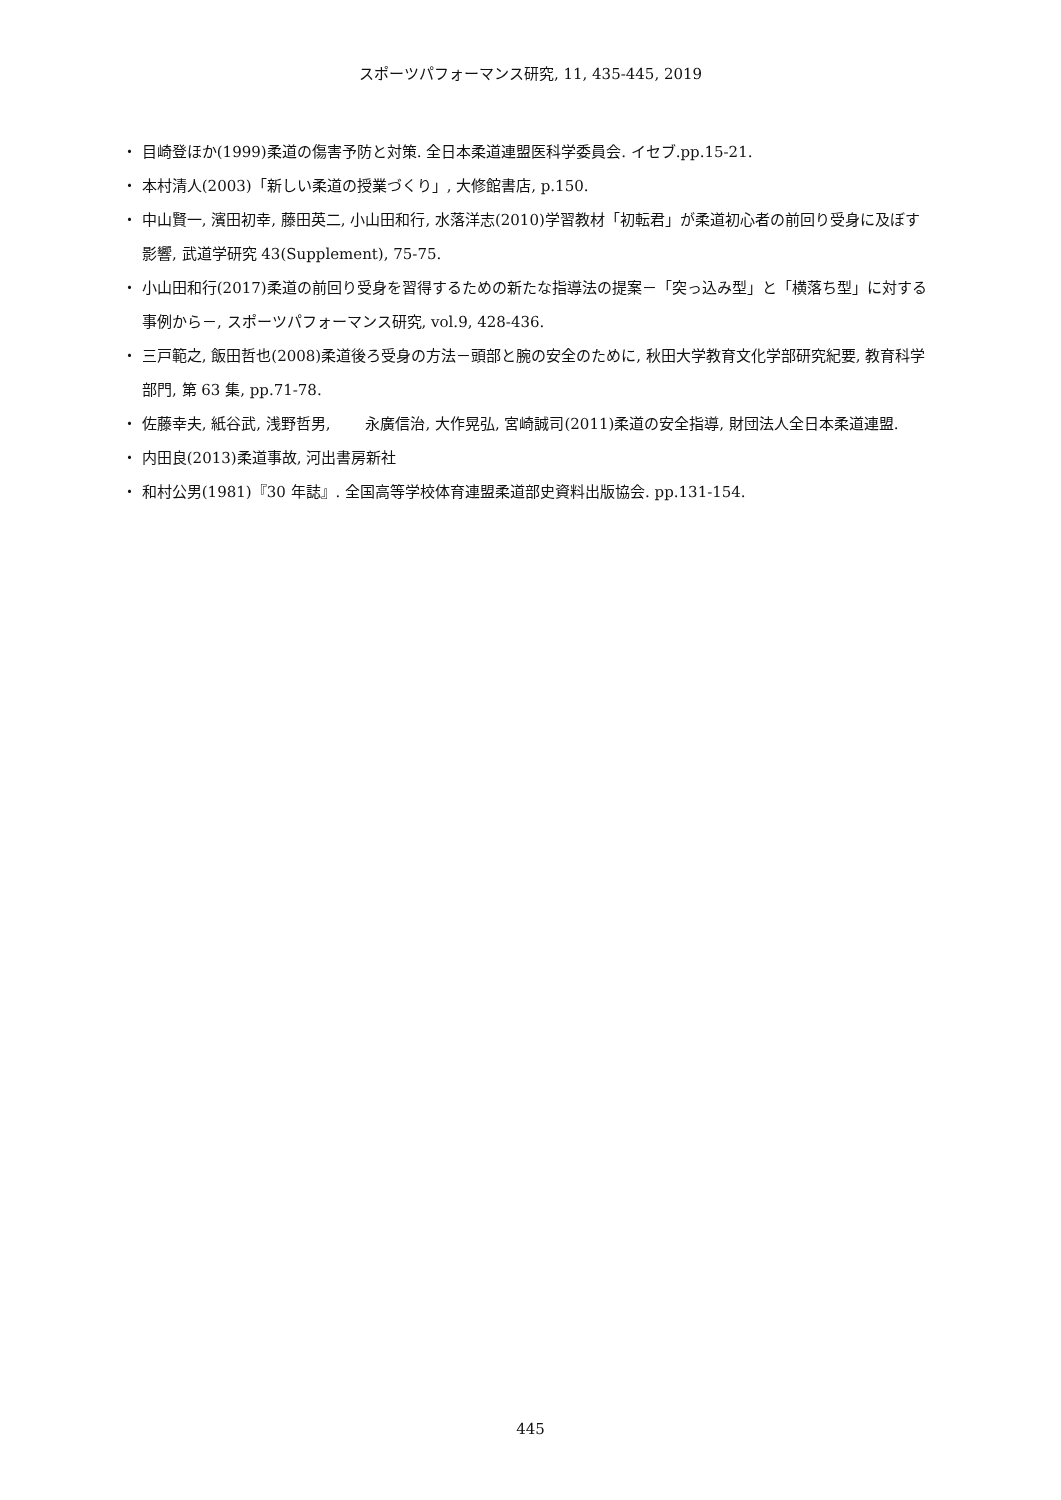スポーツパフォーマンス研究, 11, 435-445, 2019
・ 目崎登ほか(1999)柔道の傷害予防と対策. 全日本柔道連盟医科学委員会. イセブ.pp.15-21.
・ 本村清人(2003)「新しい柔道の授業づくり」, 大修館書店, p.150.
・ 中山賢一, 濱田初幸, 藤田英二, 小山田和行, 水落洋志(2010)学習教材「初転君」が柔道初心者の前回り受身に及ぼす影響, 武道学研究 43(Supplement), 75-75.
・ 小山田和行(2017)柔道の前回り受身を習得するための新たな指導法の提案－「突っ込み型」と「横落ち型」に対する事例から－, スポーツパフォーマンス研究, vol.9, 428-436.
・ 三戸範之, 飯田哲也(2008)柔道後ろ受身の方法－頭部と腕の安全のために, 秋田大学教育文化学部研究紀要, 教育科学部門, 第 63 集, pp.71-78.
・ 佐藤幸夫, 紙谷武, 浅野哲男, 　　永廣信治, 大作晃弘, 宮崎誠司(2011)柔道の安全指導, 財団法人全日本柔道連盟.
・ 内田良(2013)柔道事故, 河出書房新社
・ 和村公男(1981)『30 年誌』. 全国高等学校体育連盟柔道部史資料出版協会. pp.131-154.
445